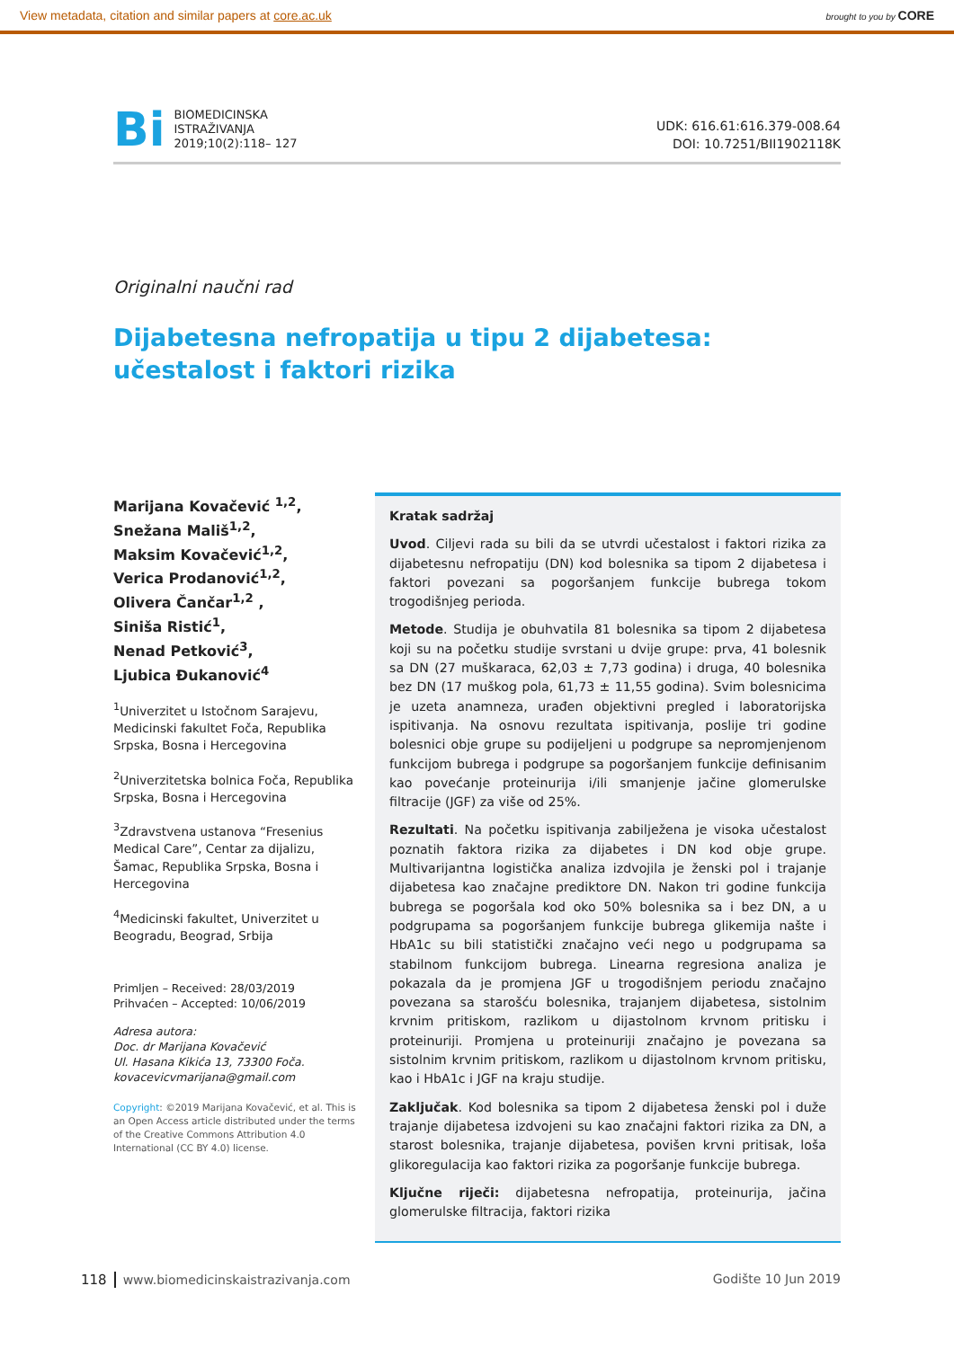View metadata, citation and similar papers at core.ac.uk
brought to you by CORE
Bi
BIOMEDICINSKA
ISTRAŽIVANJA
2019;10(2):118– 127
UDK: 616.61:616.379-008.64
DOI: 10.7251/BII1902118K
Originalni naučni rad
Dijabetesna nefropatija u tipu 2 dijabetesa:
učestalost i faktori rizika
Marijana Kovačević <sup>1,2</sup>,
Snežana Mališ<sup>1,2</sup>,
Maksim Kovačević<sup>1,2</sup>,
Verica Prodanović<sup>1,2</sup>,
Olivera Čančar<sup>1,2</sup> ,
Siniša Ristić<sup>1</sup>,
Nenad Petković<sup>3</sup>,
Ljubica Đukanović<sup>4</sup>
<sup>1</sup> Univerzitet u Istočnom Sarajevu, Medicinski fakultet Foča, Republika Srpska, Bosna i Hercegovina
<sup>2</sup> Univerzitetska bolnica Foča, Republika Srpska, Bosna i Hercegovina
<sup>3</sup> Zdravstvena ustanova “Fresenius Medical Care”, Centar za dijalizu, Šamac, Republika Srpska, Bosna i Hercegovina
<sup>4</sup> Medicinski fakultet, Univerzitet u Beogradu, Beograd, Srbija
Primljen – Received: 28/03/2019
Prihvaćen – Accepted: 10/06/2019
Adresa autora:
Doc. dr Marijana Kovačević
Ul. Hasana Kikića 13, 73300 Foča.
kovacevicvmarijana@gmail.com
Copyright: ©2019 Marijana Kovačević, et al. This is an Open Access article distributed under the terms of the Creative Commons Attribution 4.0 International (CC BY 4.0) license.
Kratak sadržaj
Uvod. Ciljevi rada su bili da se utvrdi učestalost i faktori rizika za dijabetesnu nefropatiju (DN) kod bolesnika sa tipom 2 dijabetesa i faktori povezani sa pogoršanjem funkcije bubrega tokom trogodišnjeg perioda.
Metode. Studija je obuhvatila 81 bolesnika sa tipom 2 dijabetesa koji su na početku studije svrstani u dvije grupe: prva, 41 bolesnik sa DN (27 muškaraca, 62,03 ± 7,73 godina) i druga, 40 bolesnika bez DN (17 muškog pola, 61,73 ± 11,55 godina). Svim bolesnicima je uzeta anamneza, urađen objektivni pregled i laboratorijska ispitivanja. Na osnovu rezultata ispitivanja, poslije tri godine bolesnici obje grupe su podijeljeni u podgrupe sa nepromjenjenom funkcijom bubrega i podgrupe sa pogoršanjem funkcije definisanim kao povećanje proteinurija i/ili smanjenje jačine glomerulske filtracije (JGF) za više od 25%.
Rezultati. Na početku ispitivanja zabilježena je visoka učestalost poznatih faktora rizika za dijabetes i DN kod obje grupe. Multivarijantna logistička analiza izdvojila je ženski pol i trajanje dijabetesa kao značajne prediktore DN. Nakon tri godine funkcija bubrega se pogoršala kod oko 50% bolesnika sa i bez DN, a u podgrupama sa pogoršanjem funkcije bubrega glikemija našte i HbA1c su bili statistički značajno veći nego u podgrupama sa stabilnom funkcijom bubrega. Linearna regresiona analiza je pokazala da je promjena JGF u trogodišnjem periodu značajno povezana sa starošću bolesnika, trajanjem dijabetesa, sistolnim krvnim pritiskom, razlikom u dijastolnom krvnom pritisku i proteinuriji. Promjena u proteinuriji značajno je povezana sa sistolnim krvnim pritiskom, razlikom u dijastolnom krvnom pritisku, kao i HbA1c i JGF na kraju studije.
Zaključak. Kod bolesnika sa tipom 2 dijabetesa ženski pol i duže trajanje dijabetesa izdvojeni su kao značajni faktori rizika za DN, a starost bolesnika, trajanje dijabetesa, povišen krvni pritisak, loša glikoregulacija kao faktori rizika za pogoršanje funkcije bubrega.
Ključne riječi: dijabetesna nefropatija, proteinurija, jačina glomerulske filtracija, faktori rizika
118 www.biomedicinskaistrazivanja.com
Godište 10 Jun 2019